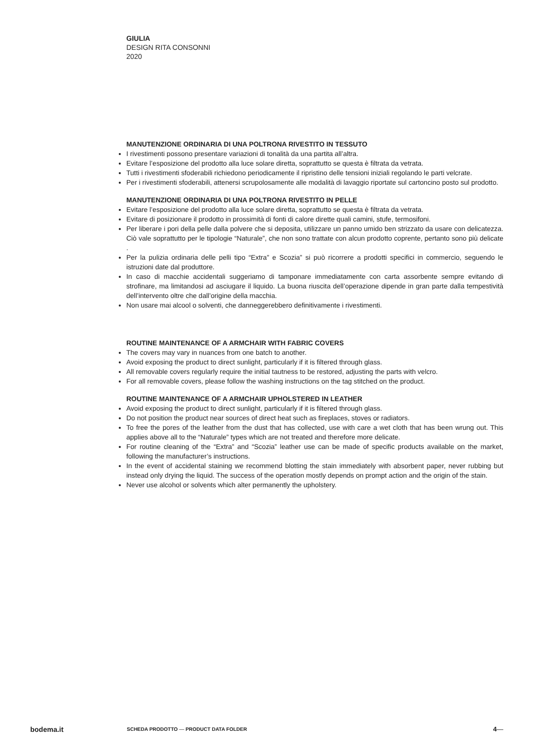GIULIA
DESIGN RITA CONSONNI
2020
MANUTENZIONE ORDINARIA DI UNA POLTRONA RIVESTITO IN TESSUTO
I rivestimenti possono presentare variazioni di tonalità da una partita all’altra.
Evitare l’esposizione del prodotto alla luce solare diretta, soprattutto se questa è filtrata da vetrata.
Tutti i rivestimenti sfoderabili richiedono periodicamente il ripristino delle tensioni iniziali regolando le parti velcrate.
Per i rivestimenti sfoderabili, attenersi scrupolosamente alle modalità di lavaggio riportate sul cartoncino posto sul prodotto.
MANUTENZIONE ORDINARIA DI UNA POLTRONA RIVESTITO IN PELLE
Evitare l’esposizione del prodotto alla luce solare diretta, soprattutto se questa è filtrata da vetrata.
Evitare di posizionare il prodotto in prossimità di fonti di calore dirette quali camini, stufe, termosifoni.
Per liberare i pori della pelle dalla polvere che si deposita, utilizzare un panno umido ben strizzato da usare con delicatezza. Ciò vale soprattutto per le tipologie “Naturale”, che non sono trattate con alcun prodotto coprente, pertanto sono più delicate .
Per la pulizia ordinaria delle pelli tipo “Extra” e Scozia” si può ricorrere a prodotti specifici in commercio, seguendo le istruzioni date dal produttore.
In caso di macchie accidentali suggeriamo di tamponare immediatamente con carta assorbente sempre evitando di strofinare, ma limitandosi ad asciugare il liquido. La buona riuscita dell’operazione dipende in gran parte dalla tempestività dell’intervento oltre che dall’origine della macchia.
Non usare mai alcool o solventi, che danneggerebbero definitivamente i rivestimenti.
ROUTINE MAINTENANCE OF A ARMCHAIR WITH FABRIC COVERS
The covers may vary in nuances from one batch to another.
Avoid exposing the product to direct sunlight, particularly if it is filtered through glass.
All removable covers regularly require the initial tautness to be restored, adjusting the parts with velcro.
For all removable covers, please follow the washing instructions on the tag stitched on the product.
ROUTINE MAINTENANCE OF A ARMCHAIR UPHOLSTERED IN LEATHER
Avoid exposing the product to direct sunlight, particularly if it is filtered through glass.
Do not position the product near sources of direct heat such as fireplaces, stoves or radiators.
To free the pores of the leather from the dust that has collected, use with care a wet cloth that has been wrung out. This applies above all to the “Naturale” types which are not treated and therefore more delicate.
For routine cleaning of the “Extra” and “Scozia” leather use can be made of specific products available on the market, following the manufacturer’s instructions.
In the event of accidental staining we recommend blotting the stain immediately with absorbent paper, never rubbing but instead only drying the liquid. The success of the operation mostly depends on prompt action and the origin of the stain.
Never use alcohol or solvents which alter permanently the upholstery.
bodema.it SCHEDA PRODOTTO — PRODUCT DATA FOLDER 4 —